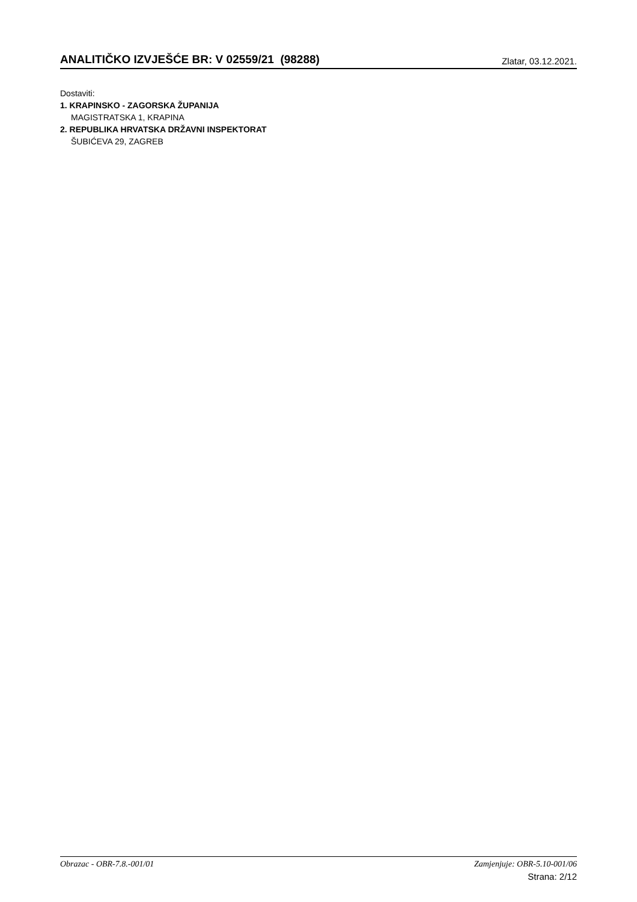ANALITIČKO IZVJEŠĆE BR: V 02559/21 (98288)
Zlatar, 03.12.2021.
Dostaviti:
1. KRAPINSKO - ZAGORSKA ŽUPANIJA
MAGISTRATSKA 1, KRAPINA
2. REPUBLIKA HRVATSKA DRŽAVNI INSPEKTORAT
ŠUBIĆEVA 29, ZAGREB
Obrazac - OBR-7.8.-001/01 Zamjenjuje: OBR-5.10-001/06
Strana: 2/12